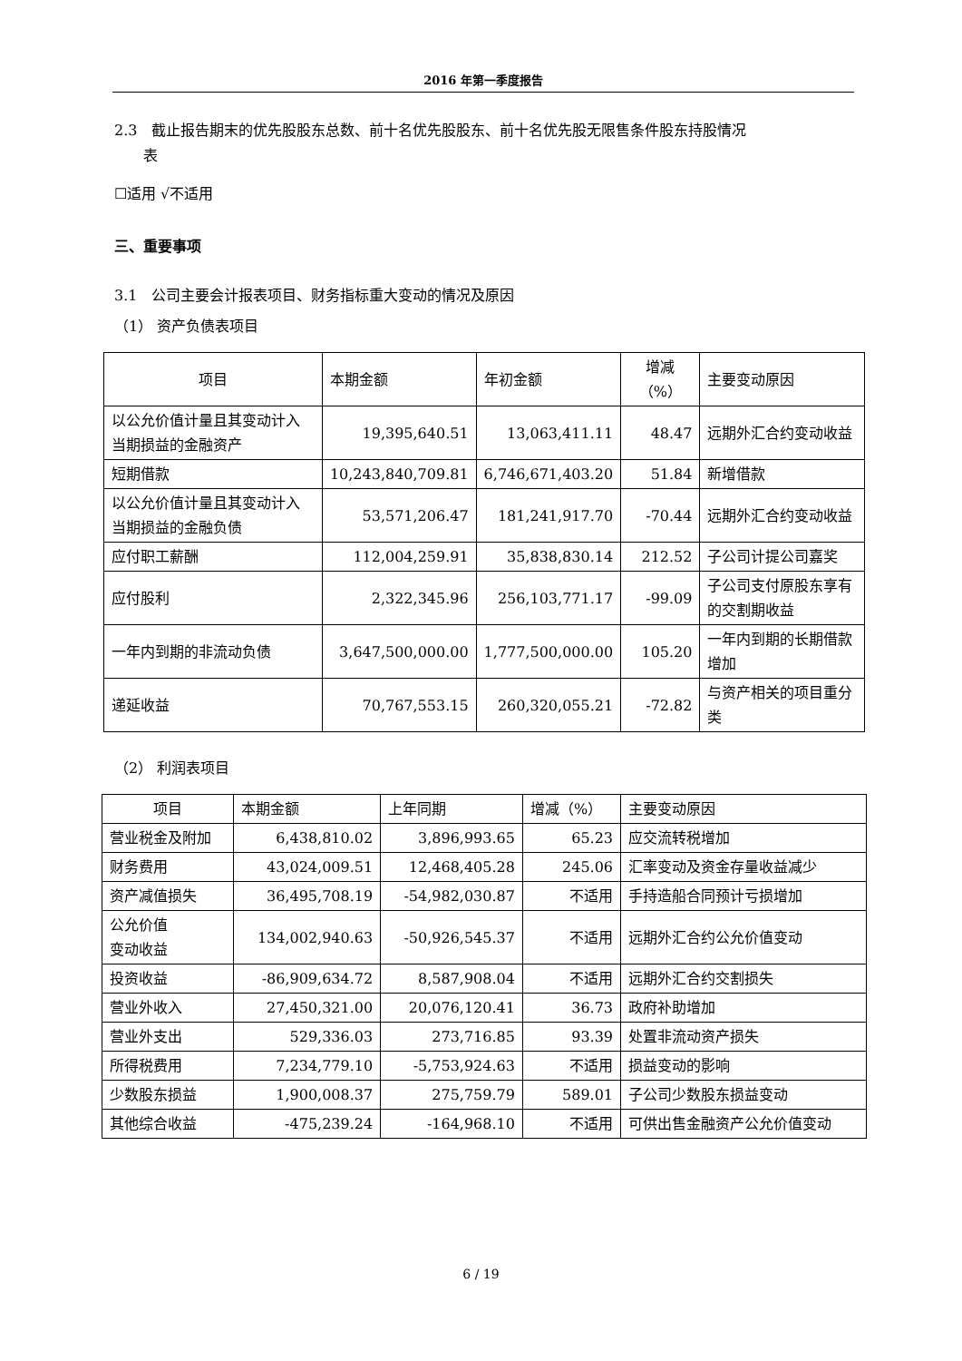2016 年第一季度报告
2.3　截止报告期末的优先股股东总数、前十名优先股股东、前十名优先股无限售条件股东持股情况
　　表
☐适用 √不适用
三、重要事项
3.1　公司主要会计报表项目、财务指标重大变动的情况及原因
（1） 资产负债表项目
| 项目 | 本期金额 | 年初金额 | 增减（%） | 主要变动原因 |
| --- | --- | --- | --- | --- |
| 以公允价值计量且其变动计入当期损益的金融资产 | 19,395,640.51 | 13,063,411.11 | 48.47 | 远期外汇合约变动收益 |
| 短期借款 | 10,243,840,709.81 | 6,746,671,403.20 | 51.84 | 新增借款 |
| 以公允价值计量且其变动计入当期损益的金融负债 | 53,571,206.47 | 181,241,917.70 | -70.44 | 远期外汇合约变动收益 |
| 应付职工薪酬 | 112,004,259.91 | 35,838,830.14 | 212.52 | 子公司计提公司嘉奖 |
| 应付股利 | 2,322,345.96 | 256,103,771.17 | -99.09 | 子公司支付原股东享有的交割期收益 |
| 一年内到期的非流动负债 | 3,647,500,000.00 | 1,777,500,000.00 | 105.20 | 一年内到期的长期借款增加 |
| 递延收益 | 70,767,553.15 | 260,320,055.21 | -72.82 | 与资产相关的项目重分类 |
（2） 利润表项目
| 项目 | 本期金额 | 上年同期 | 增减（%） | 主要变动原因 |
| --- | --- | --- | --- | --- |
| 营业税金及附加 | 6,438,810.02 | 3,896,993.65 | 65.23 | 应交流转税增加 |
| 财务费用 | 43,024,009.51 | 12,468,405.28 | 245.06 | 汇率变动及资金存量收益减少 |
| 资产减值损失 | 36,495,708.19 | -54,982,030.87 | 不适用 | 手持造船合同预计亏损增加 |
| 公允价值 变动收益 | 134,002,940.63 | -50,926,545.37 | 不适用 | 远期外汇合约公允价值变动 |
| 投资收益 | -86,909,634.72 | 8,587,908.04 | 不适用 | 远期外汇合约交割损失 |
| 营业外收入 | 27,450,321.00 | 20,076,120.41 | 36.73 | 政府补助增加 |
| 营业外支出 | 529,336.03 | 273,716.85 | 93.39 | 处置非流动资产损失 |
| 所得税费用 | 7,234,779.10 | -5,753,924.63 | 不适用 | 损益变动的影响 |
| 少数股东损益 | 1,900,008.37 | 275,759.79 | 589.01 | 子公司少数股东损益变动 |
| 其他综合收益 | -475,239.24 | -164,968.10 | 不适用 | 可供出售金融资产公允价值变动 |
6 / 19